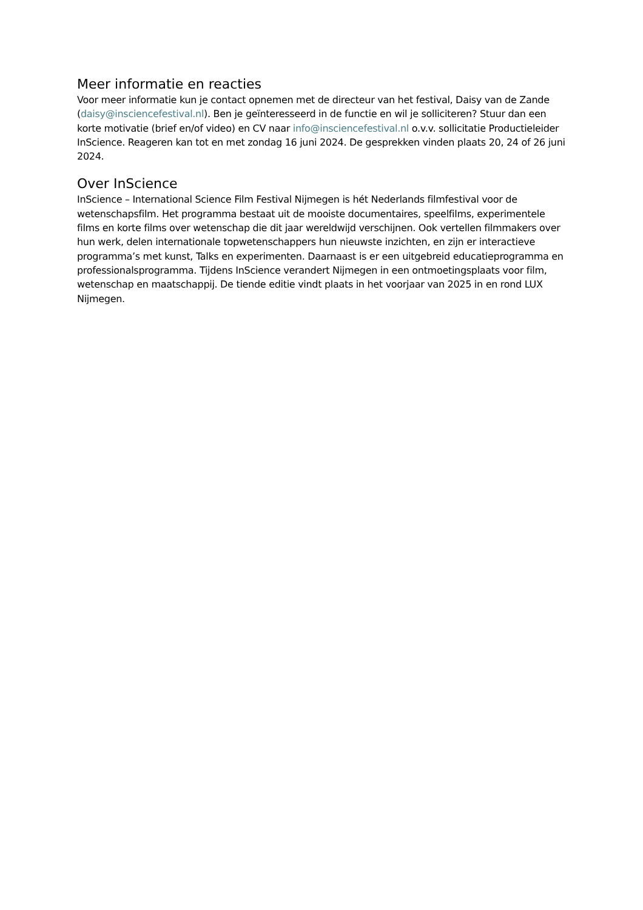Meer informatie en reacties
Voor meer informatie kun je contact opnemen met de directeur van het festival, Daisy van de Zande (daisy@insciencefestival.nl). Ben je geïnteresseerd in de functie en wil je solliciteren? Stuur dan een korte motivatie (brief en/of video) en CV naar info@insciencefestival.nl o.v.v. sollicitatie Productieleider InScience. Reageren kan tot en met zondag 16 juni 2024. De gesprekken vinden plaats 20, 24 of 26 juni 2024.
Over InScience
InScience – International Science Film Festival Nijmegen is hét Nederlands filmfestival voor de wetenschapsfilm. Het programma bestaat uit de mooiste documentaires, speelfilms, experimentele films en korte films over wetenschap die dit jaar wereldwijd verschijnen. Ook vertellen filmmakers over hun werk, delen internationale topwetenschappers hun nieuwste inzichten, en zijn er interactieve programma’s met kunst, Talks en experimenten. Daarnaast is er een uitgebreid educatieprogramma en professionalsprogramma. Tijdens InScience verandert Nijmegen in een ontmoetingsplaats voor film, wetenschap en maatschappij. De tiende editie vindt plaats in het voorjaar van 2025 in en rond LUX Nijmegen.